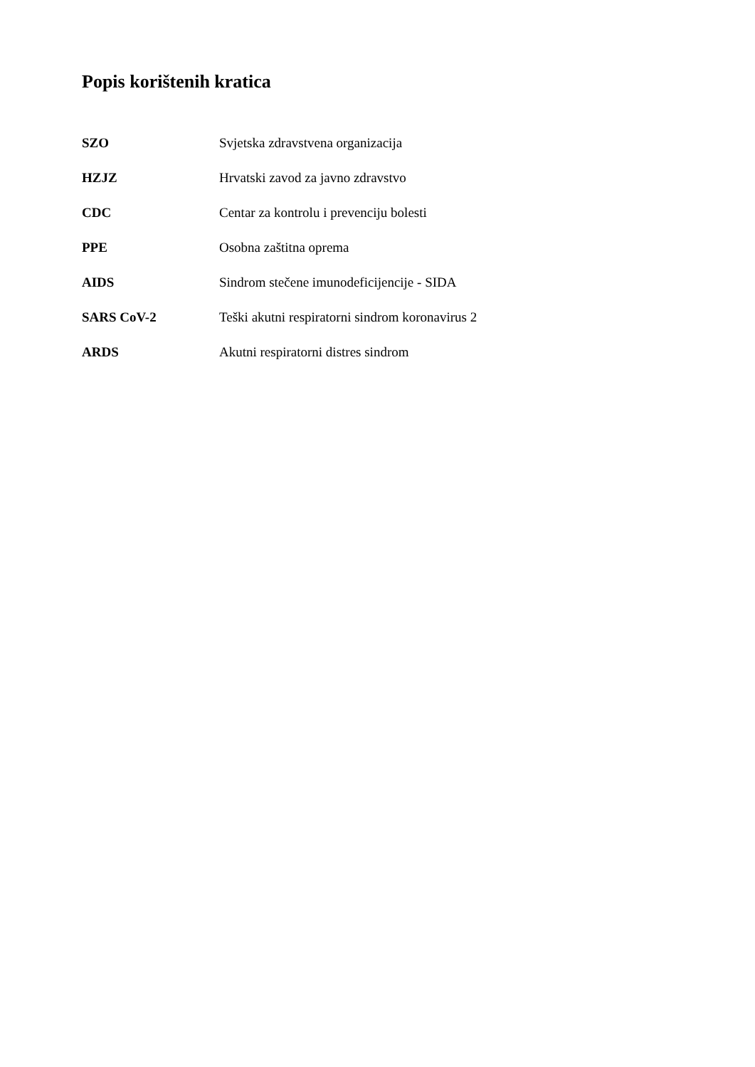Popis korištenih kratica
| SZO | Svjetska zdravstvena organizacija |
| HZJZ | Hrvatski zavod za javno zdravstvo |
| CDC | Centar za kontrolu i prevenciju bolesti |
| PPE | Osobna zaštitna oprema |
| AIDS | Sindrom stečene imunodeficijencije - SIDA |
| SARS CoV-2 | Teški akutni respiratorni sindrom koronavirus 2 |
| ARDS | Akutni respiratorni distres sindrom |